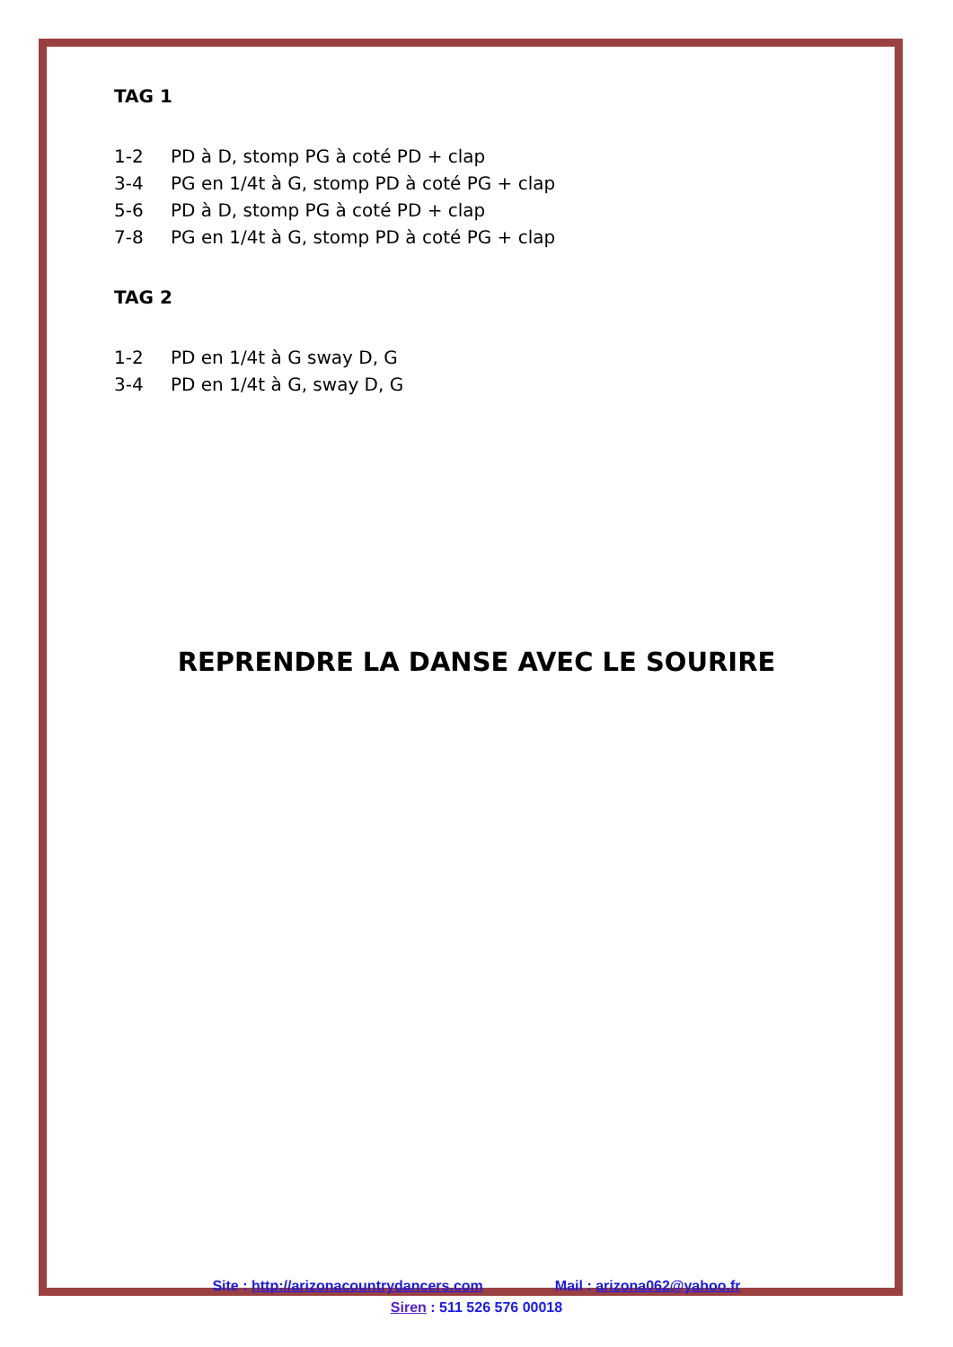TAG 1
1-2 PD à D, stomp PG à coté PD + clap
3-4 PG en 1/4t à G, stomp PD à coté PG + clap
5-6 PD à D, stomp PG à coté PD + clap
7-8 PG en 1/4t à G, stomp PD à coté PG + clap
TAG 2
1-2 PD en 1/4t à G sway D, G
3-4 PD en 1/4t à G, sway D, G
REPRENDRE LA DANSE AVEC LE SOURIRE
Site : http://arizonacountrydancers.com Mail : arizona062@yahoo.fr
Siren : 511 526 576 00018